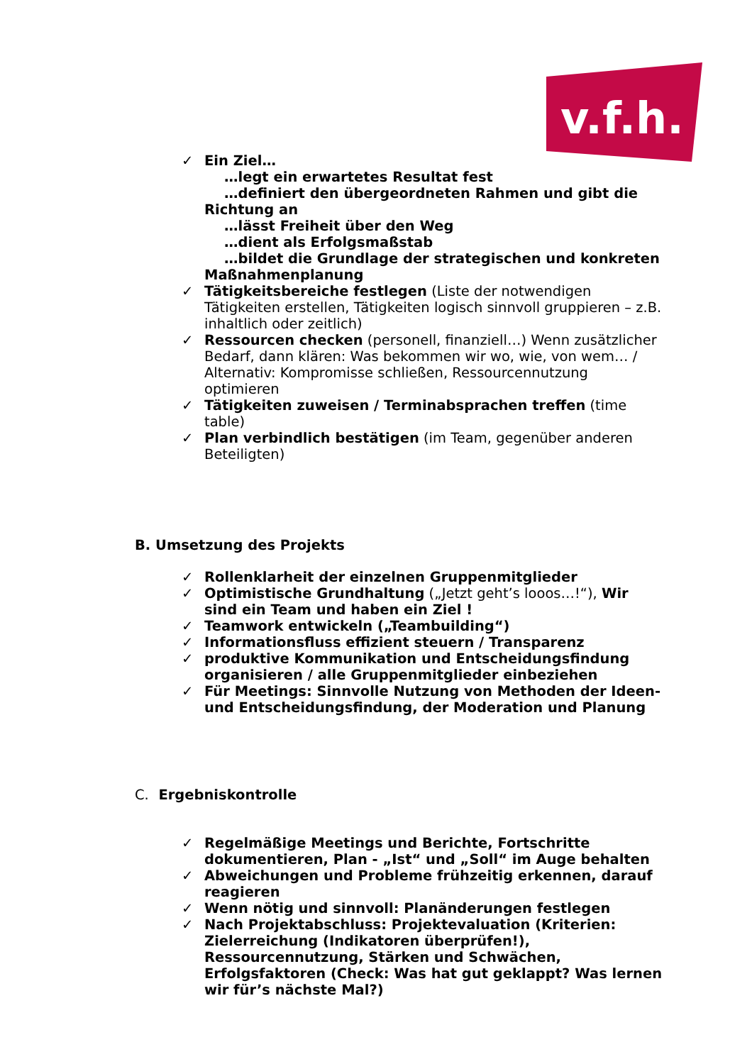v.f.h.
✓ Ein Ziel…
…legt ein erwartetes Resultat fest
…definiert den übergeordneten Rahmen und gibt die Richtung an
…lässt Freiheit über den Weg
…dient als Erfolgsmaßstab
…bildet die Grundlage der strategischen und konkreten Maßnahmenplanung
✓ Tätigkeitsbereiche festlegen (Liste der notwendigen Tätigkeiten erstellen, Tätigkeiten logisch sinnvoll gruppieren – z.B. inhaltlich oder zeitlich)
✓ Ressourcen checken (personell, finanziell…) Wenn zusätzlicher Bedarf, dann klären: Was bekommen wir wo, wie, von wem… / Alternativ: Kompromisse schließen, Ressourcennutzung optimieren
✓ Tätigkeiten zuweisen / Terminabsprachen treffen (time table)
✓ Plan verbindlich bestätigen (im Team, gegenüber anderen Beteiligten)
B. Umsetzung des Projekts
✓ Rollenklarheit der einzelnen Gruppenmitglieder
✓ Optimistische Grundhaltung („Jetzt geht’s looos…!“), Wir sind ein Team und haben ein Ziel !
✓ Teamwork entwickeln („Teambuilding“)
✓ Informationsfluss effizient steuern / Transparenz
✓ produktive Kommunikation und Entscheidungsfindung organisieren / alle Gruppenmitglieder einbeziehen
✓ Für Meetings: Sinnvolle Nutzung von Methoden der Ideen- und Entscheidungsfindung, der Moderation und Planung
C. Ergebniskontrolle
✓ Regelmäßige Meetings und Berichte, Fortschritte dokumentieren, Plan - „Ist“ und „Soll“ im Auge behalten
✓ Abweichungen und Probleme frühzeitig erkennen, darauf reagieren
✓ Wenn nötig und sinnvoll: Planänderungen festlegen
✓ Nach Projektabschluss: Projektevaluation (Kriterien: Zielerreichung (Indikatoren überprüfen!), Ressourcennutzung, Stärken und Schwächen, Erfolgsfaktoren (Check: Was hat gut geklappt? Was lernen wir für’s nächste Mal?)